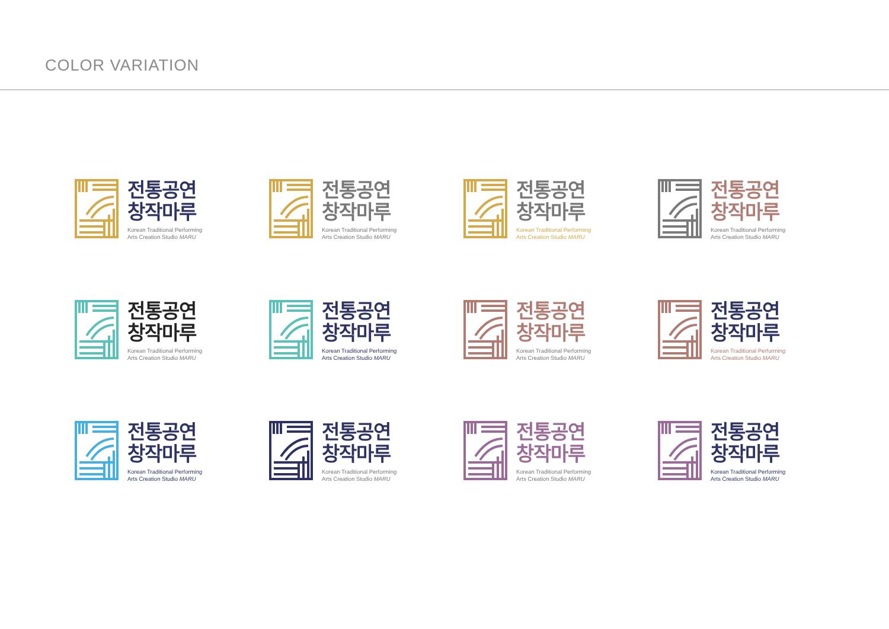COLOR VARIATION
전통공연
창작마루
Korean Traditional Performing
Arts Creation Studio MARU
전통공연
창작마루
Korean Traditional Performing
Arts Creation Studio MARU
전통공연
창작마루
Korean Traditional Performing
Arts Creation Studio MARU
전통공연
창작마루
Korean Traditional Performing
Arts Creation Studio MARU
전통공연
창작마루
Korean Traditional Performing
Arts Creation Studio MARU
전통공연
창작마루
Korean Traditional Performing
Arts Creation Studio MARU
전통공연
창작마루
Korean Traditional Performing
Arts Creation Studio MARU
전통공연
창작마루
Korean Traditional Performing
Arts Creation Studio MARU
전통공연
창작마루
Korean Traditional Performing
Arts Creation Studio MARU
전통공연
창작마루
Korean Traditional Performing
Arts Creation Studio MARU
전통공연
창작마루
Korean Traditional Performing
Arts Creation Studio MARU
전통공연
창작마루
Korean Traditional Performing
Arts Creation Studio MARU